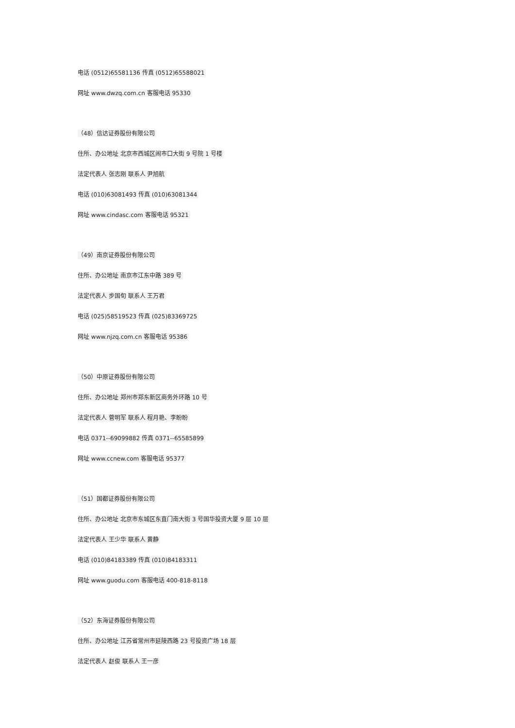电话 (0512)65581136 传真 (0512)65588021
网址 www.dwzq.com.cn 客服电话 95330
（48）信达证券股份有限公司
住所、办公地址 北京市西城区闹市口大街 9 号院 1 号楼
法定代表人 张志刚 联系人 尹旭航
电话 (010)63081493 传真 (010)63081344
网址 www.cindasc.com 客服电话 95321
（49）南京证券股份有限公司
住所、办公地址 南京市江东中路 389 号
法定代表人 步国旬 联系人 王万君
电话 (025)58519523 传真 (025)83369725
网址 www.njzq.com.cn 客服电话 95386
（50）中原证券股份有限公司
住所、办公地址 郑州市郑东新区商务外环路 10 号
法定代表人 菅明军 联系人 程月艳、李盼盼
电话 0371--69099882 传真 0371--65585899
网址 www.ccnew.com 客服电话 95377
（51）国都证券股份有限公司
住所、办公地址 北京市东城区东直门南大街 3 号国华投资大厦 9 层 10 层
法定代表人 王少华 联系人 黄静
电话 (010)84183389 传真 (010)84183311
网址 www.guodu.com 客服电话 400-818-8118
（52）东海证券股份有限公司
住所、办公地址 江苏省常州市延陵西路 23 号投资广场 18 层
法定代表人 赵俊 联系人 王一彦